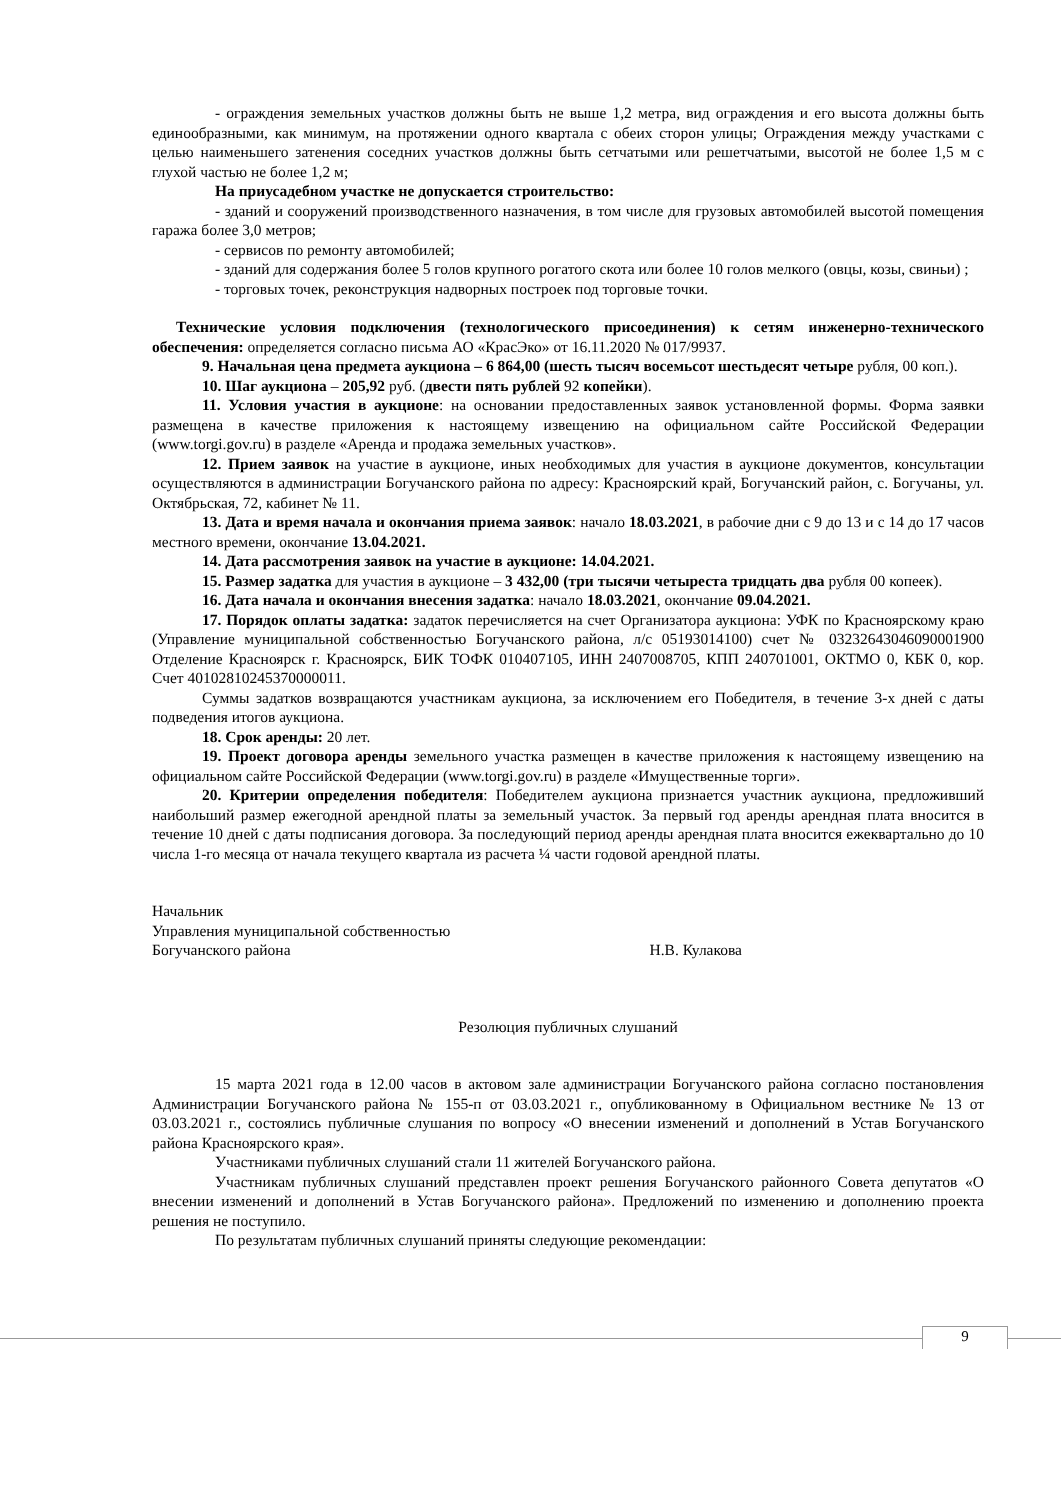- ограждения земельных участков должны быть не выше 1,2 метра, вид ограждения и его высота должны быть единообразными, как минимум, на протяжении одного квартала с обеих сторон улицы; Ограждения между участками с целью наименьшего затенения соседних участков должны быть сетчатыми или решетчатыми, высотой не более 1,5 м с глухой частью не более 1,2 м;
На приусадебном участке не допускается строительство:
- зданий и сооружений производственного назначения, в том числе для грузовых автомобилей высотой помещения гаража более 3,0 метров;
- сервисов по ремонту автомобилей;
- зданий для содержания более 5 голов крупного рогатого скота или более 10 голов мелкого (овцы, козы, свиньи) ;
- торговых точек, реконструкция надворных построек под торговые точки.
Технические условия подключения (технологического присоединения) к сетям инженерно-технического обеспечения: определяется согласно письма АО «КрасЭко» от 16.11.2020 № 017/9937.
9. Начальная цена предмета аукциона – 6 864,00 (шесть тысяч восемьсот шестьдесят четыре рубля, 00 коп.).
10. Шаг аукциона – 205,92 руб. (двести пять рублей 92 копейки).
11. Условия участия в аукционе: на основании предоставленных заявок установленной формы. Форма заявки размещена в качестве приложения к настоящему извещению на официальном сайте Российской Федерации (www.torgi.gov.ru) в разделе «Аренда и продажа земельных участков».
12. Прием заявок на участие в аукционе, иных необходимых для участия в аукционе документов, консультации осуществляются в администрации Богучанского района по адресу: Красноярский край, Богучанский район, с. Богучаны, ул. Октябрьская, 72, кабинет № 11.
13. Дата и время начала и окончания приема заявок: начало 18.03.2021, в рабочие дни с 9 до 13 и с 14 до 17 часов местного времени, окончание 13.04.2021.
14. Дата рассмотрения заявок на участие в аукционе: 14.04.2021.
15. Размер задатка для участия в аукционе – 3 432,00 (три тысячи четыреста тридцать два рубля 00 копеек).
16. Дата начала и окончания внесения задатка: начало 18.03.2021, окончание 09.04.2021.
17. Порядок оплаты задатка: задаток перечисляется на счет Организатора аукциона: УФК по Красноярскому краю (Управление муниципальной собственностью Богучанского района, л/с 05193014100) счет № 03232643046090001900 Отделение Красноярск г. Красноярск, БИК ТОФК 010407105, ИНН 2407008705, КПП 240701001, ОКТМО 0, КБК 0, кор. Счет 40102810245370000011.
Суммы задатков возвращаются участникам аукциона, за исключением его Победителя, в течение 3-х дней с даты подведения итогов аукциона.
18. Срок аренды: 20 лет.
19. Проект договора аренды земельного участка размещен в качестве приложения к настоящему извещению на официальном сайте Российской Федерации (www.torgi.gov.ru) в разделе «Имущественные торги».
20. Критерии определения победителя: Победителем аукциона признается участник аукциона, предложивший наибольший размер ежегодной арендной платы за земельный участок. За первый год аренды арендная плата вносится в течение 10 дней с даты подписания договора. За последующий период аренды арендная плата вносится ежеквартально до 10 числа 1-го месяца от начала текущего квартала из расчета ¼ части годовой арендной платы.
Начальник
Управления муниципальной собственностью
Богучанского района Н.В. Кулакова
Резолюция публичных слушаний
15 марта 2021 года в 12.00 часов в актовом зале администрации Богучанского района согласно постановления Администрации Богучанского района № 155-п от 03.03.2021 г., опубликованному в Официальном вестнике № 13 от 03.03.2021 г., состоялись публичные слушания по вопросу «О внесении изменений и дополнений в Устав Богучанского района Красноярского края».
Участниками публичных слушаний стали 11 жителей Богучанского района.
Участникам публичных слушаний представлен проект решения Богучанского районного Совета депутатов «О внесении изменений и дополнений в Устав Богучанского района». Предложений по изменению и дополнению проекта решения не поступило.
По результатам публичных слушаний приняты следующие рекомендации:
9